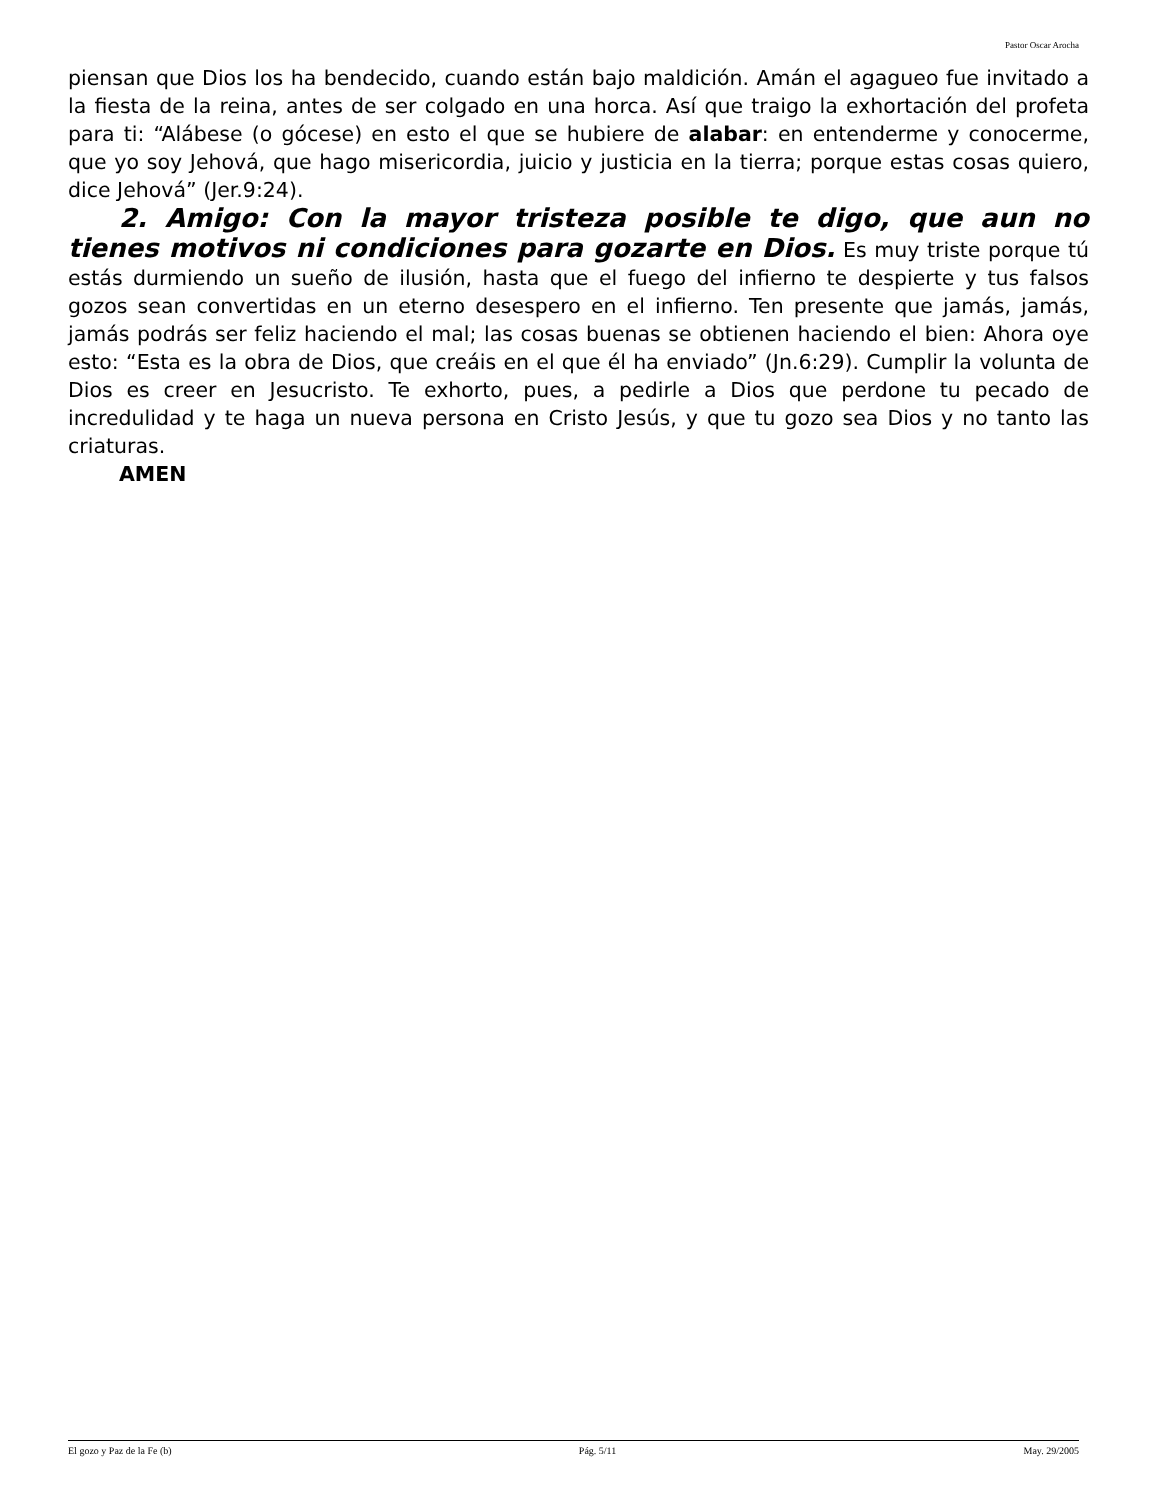Pastor Oscar Arocha
piensan que Dios los ha bendecido, cuando están bajo maldición. Amán el agagueo fue invitado a la fiesta de la reina, antes de ser colgado en una horca. Así que traigo la exhortación del profeta para ti: “Alábese (o gócese) en esto el que se hubiere de alabar: en entenderme y conocerme, que yo soy Jehová, que hago misericordia, juicio y justicia en la tierra; porque estas cosas quiero, dice Jehová” (Jer.9:24).
2. Amigo: Con la mayor tristeza posible te digo, que aun no tienes motivos ni condiciones para gozarte en Dios. Es muy triste porque tú estás durmiendo un sueño de ilusión, hasta que el fuego del infierno te despierte y tus falsos gozos sean convertidas en un eterno desespero en el infierno. Ten presente que jamás, jamás, jamás podrás ser feliz haciendo el mal; las cosas buenas se obtienen haciendo el bien: Ahora oye esto: “Esta es la obra de Dios, que creáis en el que él ha enviado” (Jn.6:29). Cumplir la volunta de Dios es creer en Jesucristo. Te exhorto, pues, a pedirle a Dios que perdone tu pecado de incredulidad y te haga un nueva persona en Cristo Jesús, y que tu gozo sea Dios y no tanto las criaturas.
AMEN
El gozo y Paz de la Fe (b) Pág. 5/11 May. 29/2005